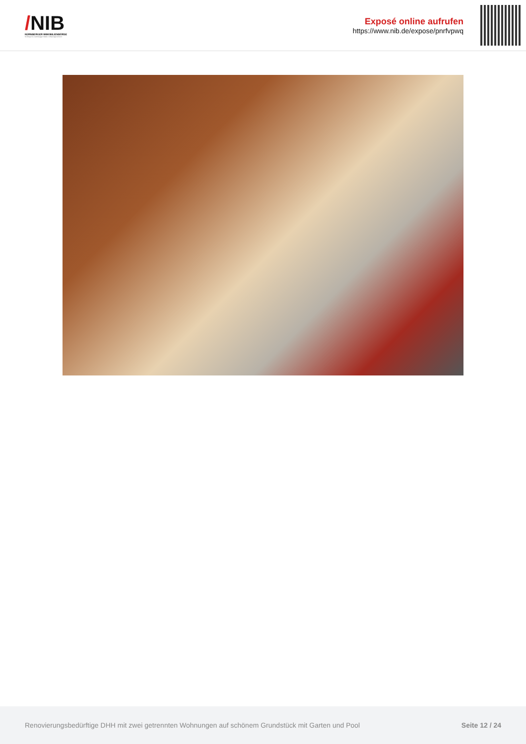/NIB
NÜRNBERGER IMMOBILIENBÖRSE
Nordbayerns unabhängiger Makler- & Bauträgerverbund
Exposé online aufrufen
https://www.nib.de/expose/pnrfvpwq
Renovierungsbedürftige DHH mit zwei getrennten Wohnungen auf schönem Grundstück mit Garten und Pool Seite 12 / 24